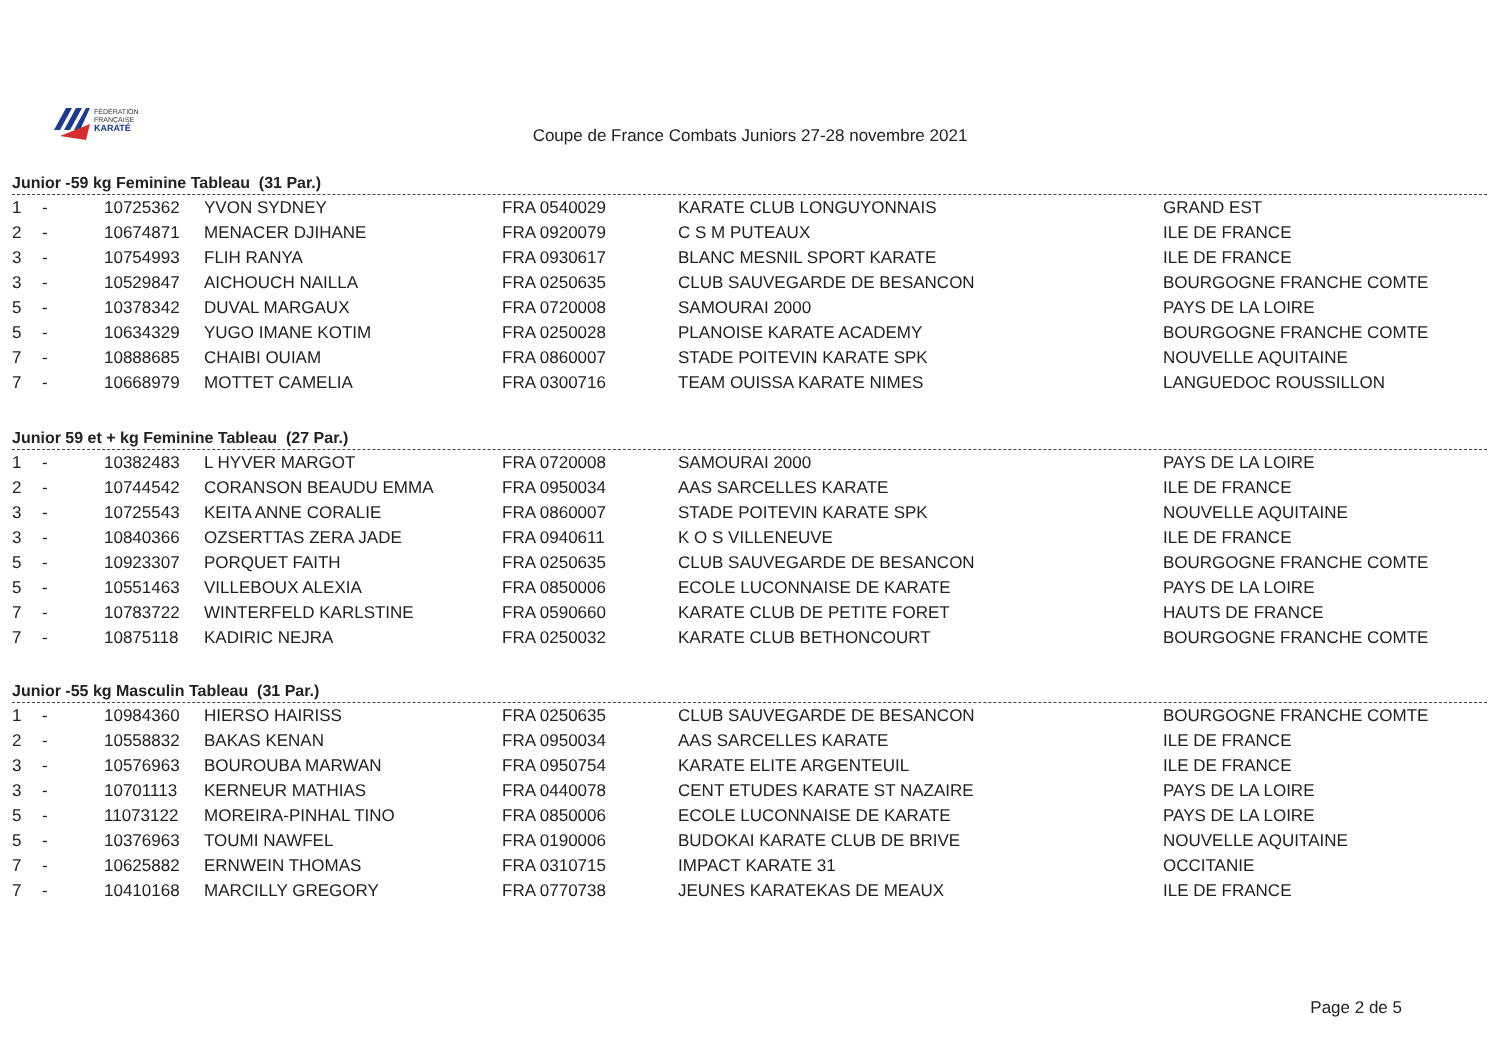FÉDÉRATION
FRANÇAISE
KARATÉ
Coupe de France Combats Juniors 27-28 novembre 2021
Junior -59 kg Feminine Tableau (31 Par.)
| 1 | - | 10725362 | YVON SYDNEY | FRA 0540029 | KARATE CLUB LONGUYONNAIS | GRAND EST |
| 2 | - | 10674871 | MENACER DJIHANE | FRA 0920079 | C S M PUTEAUX | ILE DE FRANCE |
| 3 | - | 10754993 | FLIH RANYA | FRA 0930617 | BLANC MESNIL SPORT KARATE | ILE DE FRANCE |
| 3 | - | 10529847 | AICHOUCH NAILLA | FRA 0250635 | CLUB SAUVEGARDE DE BESANCON | BOURGOGNE FRANCHE COMTE |
| 5 | - | 10378342 | DUVAL MARGAUX | FRA 0720008 | SAMOURAI 2000 | PAYS DE LA LOIRE |
| 5 | - | 10634329 | YUGO IMANE KOTIM | FRA 0250028 | PLANOISE KARATE ACADEMY | BOURGOGNE FRANCHE COMTE |
| 7 | - | 10888685 | CHAIBI OUIAM | FRA 0860007 | STADE POITEVIN KARATE SPK | NOUVELLE AQUITAINE |
| 7 | - | 10668979 | MOTTET CAMELIA | FRA 0300716 | TEAM OUISSA KARATE NIMES | LANGUEDOC ROUSSILLON |
Junior 59 et + kg Feminine Tableau (27 Par.)
| 1 | - | 10382483 | L HYVER MARGOT | FRA 0720008 | SAMOURAI 2000 | PAYS DE LA LOIRE |
| 2 | - | 10744542 | CORANSON BEAUDU EMMA | FRA 0950034 | AAS SARCELLES KARATE | ILE DE FRANCE |
| 3 | - | 10725543 | KEITA ANNE CORALIE | FRA 0860007 | STADE POITEVIN KARATE SPK | NOUVELLE AQUITAINE |
| 3 | - | 10840366 | OZSERTTAS ZERA JADE | FRA 0940611 | K O S VILLENEUVE | ILE DE FRANCE |
| 5 | - | 10923307 | PORQUET FAITH | FRA 0250635 | CLUB SAUVEGARDE DE BESANCON | BOURGOGNE FRANCHE COMTE |
| 5 | - | 10551463 | VILLEBOUX ALEXIA | FRA 0850006 | ECOLE LUCONNAISE DE KARATE | PAYS DE LA LOIRE |
| 7 | - | 10783722 | WINTERFELD KARLSTINE | FRA 0590660 | KARATE CLUB DE PETITE FORET | HAUTS DE FRANCE |
| 7 | - | 10875118 | KADIRIC NEJRA | FRA 0250032 | KARATE CLUB BETHONCOURT | BOURGOGNE FRANCHE COMTE |
Junior -55 kg Masculin Tableau (31 Par.)
| 1 | - | 10984360 | HIERSO HAIRISS | FRA 0250635 | CLUB SAUVEGARDE DE BESANCON | BOURGOGNE FRANCHE COMTE |
| 2 | - | 10558832 | BAKAS KENAN | FRA 0950034 | AAS SARCELLES KARATE | ILE DE FRANCE |
| 3 | - | 10576963 | BOUROUBA MARWAN | FRA 0950754 | KARATE ELITE ARGENTEUIL | ILE DE FRANCE |
| 3 | - | 10701113 | KERNEUR MATHIAS | FRA 0440078 | CENT ETUDES KARATE ST NAZAIRE | PAYS DE LA LOIRE |
| 5 | - | 11073122 | MOREIRA-PINHAL TINO | FRA 0850006 | ECOLE LUCONNAISE DE KARATE | PAYS DE LA LOIRE |
| 5 | - | 10376963 | TOUMI NAWFEL | FRA 0190006 | BUDOKAI KARATE CLUB DE BRIVE | NOUVELLE AQUITAINE |
| 7 | - | 10625882 | ERNWEIN THOMAS | FRA 0310715 | IMPACT KARATE 31 | OCCITANIE |
| 7 | - | 10410168 | MARCILLY GREGORY | FRA 0770738 | JEUNES KARATEKAS DE MEAUX | ILE DE FRANCE |
Page 2 de 5